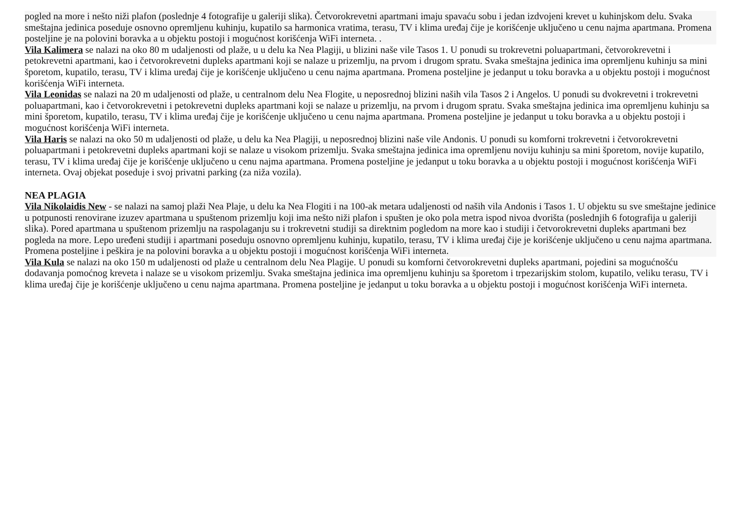pogled na more i nešto niži plafon (poslednje 4 fotografije u galeriji slika). Četvorokrevetni apartmani imaju spavaću sobu i jedan izdvojeni krevet u kuhinjskom delu. Svaka smeštajna jedinica poseduje osnovno opremljenu kuhinju, kupatilo sa harmonica vratima, terasu, TV i klima uređaj čije je korišćenje uključeno u cenu najma apartmana. Promena posteljine je na polovini boravka a u objektu postoji i mogućnost korišćenja WiFi interneta. .
Vila Kalimera se nalazi na oko 80 m udaljenosti od plaže, u u delu ka Nea Plagiji, u blizini naše vile Tasos 1. U ponudi su trokrevetni poluapartmani, četvorokrevetni i petokrevetni apartmani, kao i četvorokrevetni dupleks apartmani koji se nalaze u prizemlju, na prvom i drugom spratu. Svaka smeštajna jedinica ima opremljenu kuhinju sa mini šporetom, kupatilo, terasu, TV i klima uređaj čije je korišćenje uključeno u cenu najma apartmana. Promena posteljine je jedanput u toku boravka a u objektu postoji i mogućnost korišćenja WiFi interneta.
Vila Leonidas se nalazi na 20 m udaljenosti od plaže, u centralnom delu Nea Flogite, u neposrednoj blizini naših vila Tasos 2 i Angelos. U ponudi su dvokrevetni i trokrevetni poluapartmani, kao i četvorokrevetni i petokrevetni dupleks apartmani koji se nalaze u prizemlju, na prvom i drugom spratu. Svaka smeštajna jedinica ima opremljenu kuhinju sa mini šporetom, kupatilo, terasu, TV i klima uređaj čije je korišćenje uključeno u cenu najma apartmana. Promena posteljine je jedanput u toku boravka a u objektu postoji i mogućnost korišćenja WiFi interneta.
Vila Haris se nalazi na oko 50 m udaljenosti od plaže, u delu ka Nea Plagiji, u neposrednoj blizini naše vile Andonis. U ponudi su komforni trokrevetni i četvorokrevetni poluapartmani i petokrevetni dupleks apartmani koji se nalaze u visokom prizemlju. Svaka smeštajna jedinica ima opremljenu noviju kuhinju sa mini šporetom, novije kupatilo, terasu, TV i klima uređaj čije je korišćenje uključeno u cenu najma apartmana. Promena posteljine je jedanput u toku boravka a u objektu postoji i mogućnost korišćenja WiFi interneta. Ovaj objekat poseduje i svoj privatni parking (za niža vozila).
NEA PLAGIA
Vila Nikolaidis New - se nalazi na samoj plaži Nea Plaje, u delu ka Nea Flogiti i na 100-ak metara udaljenosti od naših vila Andonis i Tasos 1. U objektu su sve smeštajne jedinice u potpunosti renovirane izuzev apartmana u spuštenom prizemlju koji ima nešto niži plafon i spušten je oko pola metra ispod nivoa dvorišta (poslednjih 6 fotografija u galeriji slika). Pored apartmana u spuštenom prizemlju na raspolaganju su i trokrevetni studiji sa direktnim pogledom na more kao i studiji i četvorokrevetni dupleks apartmani bez pogleda na more. Lepo uređeni studiji i apartmani poseduju osnovno opremljenu kuhinju, kupatilo, terasu, TV i klima uređaj čije je korišćenje uključeno u cenu najma apartmana. Promena posteljine i peškira je na polovini boravka a u objektu postoji i mogućnost korišćenja WiFi interneta.
Vila Kula se nalazi na oko 150 m udaljenosti od plaže u centralnom delu Nea Plagije. U ponudi su komforni četvorokrevetni dupleks apartmani, pojedini sa mogućnošću dodavanja pomoćnog kreveta i nalaze se u visokom prizemlju. Svaka smeštajna jedinica ima opremljenu kuhinju sa šporetom i trpezarijskim stolom, kupatilo, veliku terasu, TV i klima uređaj čije je korišćenje uključeno u cenu najma apartmana. Promena posteljine je jedanput u toku boravka a u objektu postoji i mogućnost korišćenja WiFi interneta.